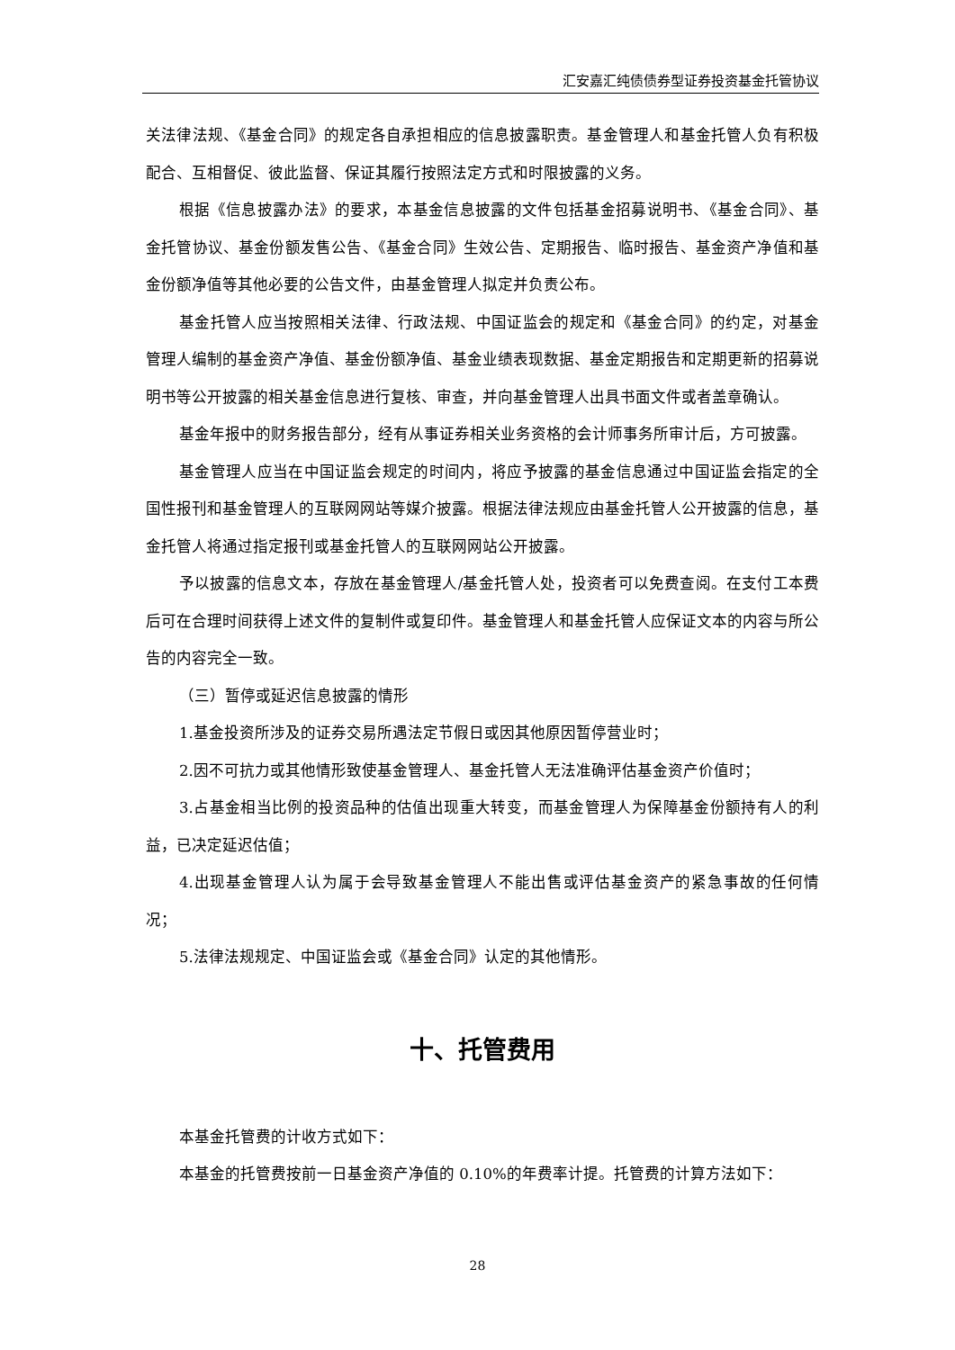汇安嘉汇纯债债券型证券投资基金托管协议
关法律法规、《基金合同》的规定各自承担相应的信息披露职责。基金管理人和基金托管人负有积极配合、互相督促、彼此监督、保证其履行按照法定方式和时限披露的义务。
根据《信息披露办法》的要求，本基金信息披露的文件包括基金招募说明书、《基金合同》、基金托管协议、基金份额发售公告、《基金合同》生效公告、定期报告、临时报告、基金资产净值和基金份额净值等其他必要的公告文件，由基金管理人拟定并负责公布。
基金托管人应当按照相关法律、行政法规、中国证监会的规定和《基金合同》的约定，对基金管理人编制的基金资产净值、基金份额净值、基金业绩表现数据、基金定期报告和定期更新的招募说明书等公开披露的相关基金信息进行复核、审查，并向基金管理人出具书面文件或者盖章确认。
基金年报中的财务报告部分，经有从事证券相关业务资格的会计师事务所审计后，方可披露。
基金管理人应当在中国证监会规定的时间内，将应予披露的基金信息通过中国证监会指定的全国性报刊和基金管理人的互联网网站等媒介披露。根据法律法规应由基金托管人公开披露的信息，基金托管人将通过指定报刊或基金托管人的互联网网站公开披露。
予以披露的信息文本，存放在基金管理人/基金托管人处，投资者可以免费查阅。在支付工本费后可在合理时间获得上述文件的复制件或复印件。基金管理人和基金托管人应保证文本的内容与所公告的内容完全一致。
（三）暂停或延迟信息披露的情形
1.基金投资所涉及的证券交易所遇法定节假日或因其他原因暂停营业时；
2.因不可抗力或其他情形致使基金管理人、基金托管人无法准确评估基金资产价值时；
3.占基金相当比例的投资品种的估值出现重大转变，而基金管理人为保障基金份额持有人的利益，已决定延迟估值；
4.出现基金管理人认为属于会导致基金管理人不能出售或评估基金资产的紧急事故的任何情况；
5.法律法规规定、中国证监会或《基金合同》认定的其他情形。
十、托管费用
本基金托管费的计收方式如下：
本基金的托管费按前一日基金资产净值的 0.10%的年费率计提。托管费的计算方法如下：
28